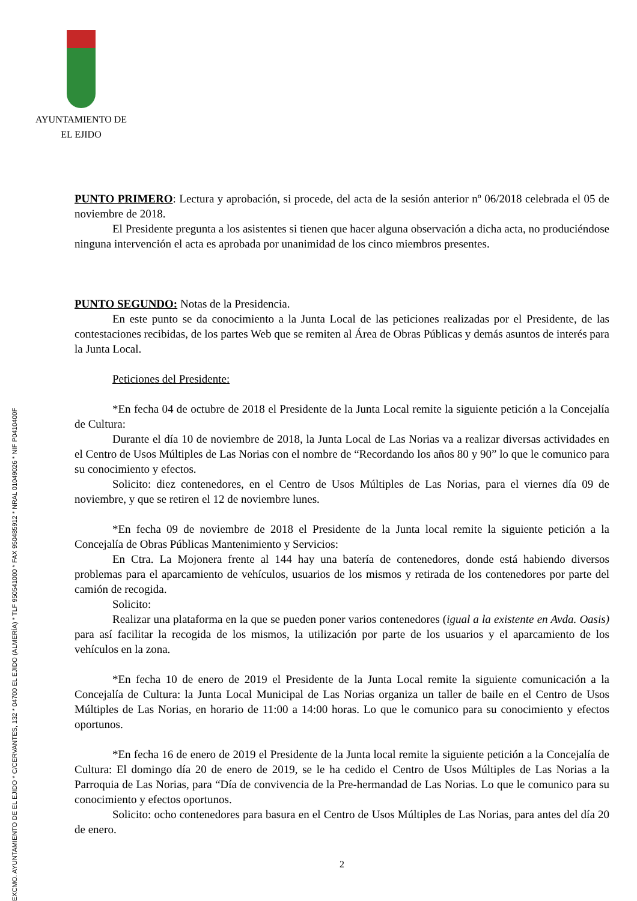AYUNTAMIENTO DE
EL EJIDO
EXCMO. AYUNTAMIENTO DE EL EJIDO * C/CERVANTES, 132 * 04700 EL EJIDO (ALMERÍA) * TLF 950541000 * FAX 950485912 * NRAL 01049026 * NIF P0410400F
PUNTO PRIMERO: Lectura y aprobación, si procede, del acta de la sesión anterior nº 06/2018 celebrada el 05 de noviembre de 2018.
El Presidente pregunta a los asistentes si tienen que hacer alguna observación a dicha acta, no produciéndose ninguna intervención el acta es aprobada por unanimidad de los cinco miembros presentes.
PUNTO SEGUNDO: Notas de la Presidencia.
En este punto se da conocimiento a la Junta Local de las peticiones realizadas por el Presidente, de las contestaciones recibidas, de los partes Web que se remiten al Área de Obras Públicas y demás asuntos de interés para la Junta Local.
Peticiones del Presidente:
*En fecha 04 de octubre de 2018 el Presidente de la Junta Local remite la siguiente petición a la Concejalía de Cultura:
Durante el día 10 de noviembre de 2018, la Junta Local de Las Norias va a realizar diversas actividades en el Centro de Usos Múltiples de Las Norias con el nombre de “Recordando los años 80 y 90” lo que le comunico para su conocimiento y efectos.
Solicito: diez contenedores, en el Centro de Usos Múltiples de Las Norias, para el viernes día 09 de noviembre, y que se retiren el 12 de noviembre lunes.
*En fecha 09 de noviembre de 2018 el Presidente de la Junta local remite la siguiente petición a la Concejalía de Obras Públicas Mantenimiento y Servicios:
En Ctra. La Mojonera frente al 144 hay una batería de contenedores, donde está habiendo diversos problemas para el aparcamiento de vehículos, usuarios de los mismos y retirada de los contenedores por parte del camión de recogida.
Solicito:
Realizar una plataforma en la que se pueden poner varios contenedores (igual a la existente en Avda. Oasis) para así facilitar la recogida de los mismos, la utilización por parte de los usuarios y el aparcamiento de los vehículos en la zona.
*En fecha 10 de enero de 2019 el Presidente de la Junta Local remite la siguiente comunicación a la Concejalía de Cultura: la Junta Local Municipal de Las Norias organiza un taller de baile en el Centro de Usos Múltiples de Las Norias, en horario de 11:00 a 14:00 horas. Lo que le comunico para su conocimiento y efectos oportunos.
*En fecha 16 de enero de 2019 el Presidente de la Junta local remite la siguiente petición a la Concejalía de Cultura: El domingo día 20 de enero de 2019, se le ha cedido el Centro de Usos Múltiples de Las Norias a la Parroquia de Las Norias, para “Día de convivencia de la Pre-hermandad de Las Norias. Lo que le comunico para su conocimiento y efectos oportunos.
Solicito: ocho contenedores para basura en el Centro de Usos Múltiples de Las Norias, para antes del día 20 de enero.
2